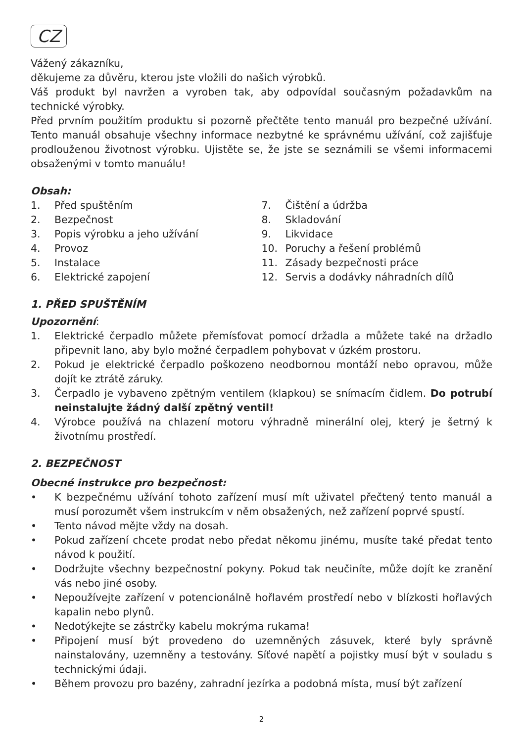CZ
Vážený zákazníku,
děkujeme za důvěru, kterou jste vložili do našich výrobků.
Váš produkt byl navržen a vyroben tak, aby odpovídal současným požadavkům na technické výrobky.
Před prvním použitím produktu si pozorně přečtěte tento manuál pro bezpečné užívání. Tento manuál obsahuje všechny informace nezbytné ke správnému užívání, což zajišťuje prodlouženou životnost výrobku. Ujistěte se, že jste se seznámili se všemi informacemi obsaženými v tomto manuálu!
Obsah:
1. Před spuštěním
2. Bezpečnost
3. Popis výrobku a jeho užívání
4. Provoz
5. Instalace
6. Elektrické zapojení
7. Čištění a údržba
8. Skladování
9. Likvidace
10. Poruchy a řešení problémů
11. Zásady bezpečnosti práce
12. Servis a dodávky náhradních dílů
1. PŘED SPUŠTĚNÍM
Upozornění:
1. Elektrické čerpadlo můžete přemísťovat pomocí držadla a můžete také na držadlo připevnit lano, aby bylo možné čerpadlem pohybovat v úzkém prostoru.
2. Pokud je elektrické čerpadlo poškozeno neodbornou montáží nebo opravou, může dojít ke ztrátě záruky.
3. Čerpadlo je vybaveno zpětným ventilem (klapkou) se snímacím čidlem. Do potrubí neinstalujte žádný další zpětný ventil!
4. Výrobce používá na chlazení motoru výhradně minerální olej, který je šetrný k životnímu prostředí.
2. BEZPEČNOST
Obecné instrukce pro bezpečnost:
• K bezpečnému užívání tohoto zařízení musí mít uživatel přečtený tento manuál a musí porozumět všem instrukcím v něm obsažených, než zařízení poprvé spustí.
• Tento návod mějte vždy na dosah.
• Pokud zařízení chcete prodat nebo předat někomu jinému, musíte také předat tento návod k použití.
• Dodržujte všechny bezpečnostní pokyny. Pokud tak neučiníte, může dojít ke zranění vás nebo jiné osoby.
• Nepoužívejte zařízení v potencionálně hořlavém prostředí nebo v blízkosti hořlavých kapalin nebo plynů.
• Nedotýkejte se zástrčky kabelu mokrýma rukama!
• Připojení musí být provedeno do uzemněných zásuvek, které byly správně nainstalovány, uzemněny a testovány. Síťové napětí a pojistky musí být v souladu s technickými údaji.
• Během provozu pro bazény, zahradní jezírka a podobná místa, musí být zařízení
2